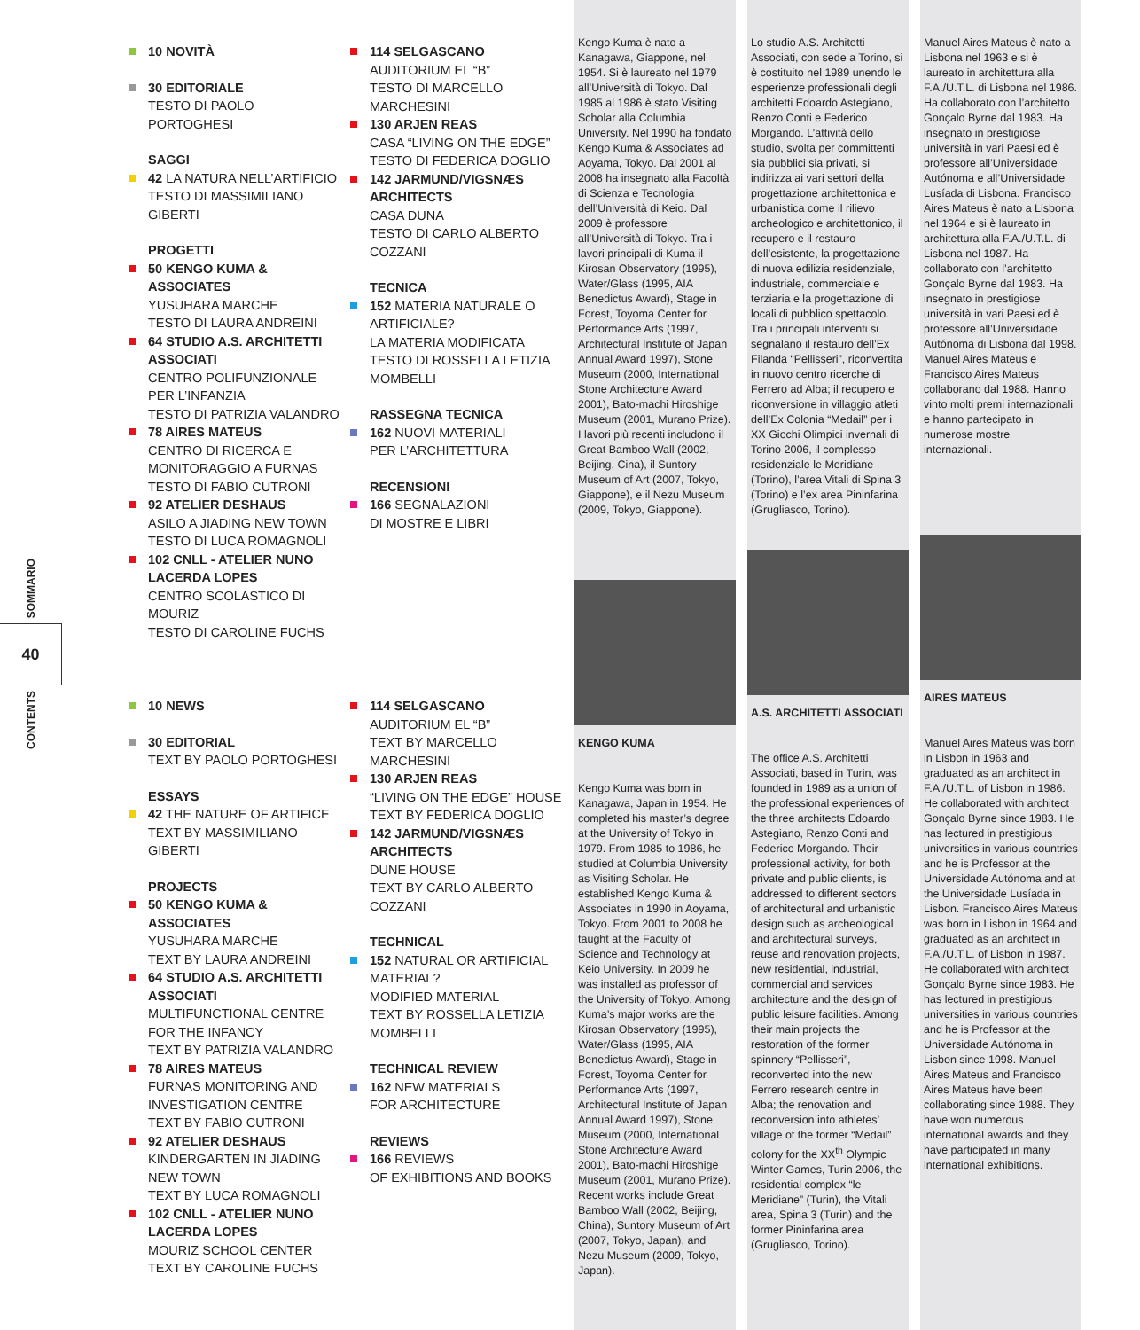SOMMARIO
40
CONTENTS
10 NOVITÀ
30 EDITORIALE
TESTO DI PAOLO PORTOGHESI
SAGGI
42 LA NATURA NELL’ARTIFICIO
TESTO DI MASSIMILIANO GIBERTI
PROGETTI
50 KENGO KUMA & ASSOCIATES
YUSUHARA MARCHE
TESTO DI LAURA ANDREINI
64 STUDIO A.S. ARCHITETTI ASSOCIATI
CENTRO POLIFUNZIONALE PER L’INFANZIA
TESTO DI PATRIZIA VALANDRO
78 AIRES MATEUS
CENTRO DI RICERCA E MONITORAGGIO A FURNAS
TESTO DI FABIO CUTRONI
92 ATELIER DESHAUS
ASILO A JIADING NEW TOWN
TESTO DI LUCA ROMAGNOLI
102 CNLL - ATELIER NUNO LACERDA LOPES
CENTRO SCOLASTICO DI MOURIZ
TESTO DI CAROLINE FUCHS
114 SELGASCANO
AUDITORIUM EL “B”
TESTO DI MARCELLO MARCHESINI
130 ARJEN REAS
CASA “LIVING ON THE EDGE”
TESTO DI FEDERICA DOGLIO
142 JARMUND/VIGSNÆS ARCHITECTS
CASA DUNA
TESTO DI CARLO ALBERTO COZZANI
TECNICA
152 MATERIA NATURALE O ARTIFICIALE?
LA MATERIA MODIFICATA
TESTO DI ROSSELLA LETIZIA MOMBELLI
RASSEGNA TECNICA
162 NUOVI MATERIALI
PER L’ARCHITETTURA
RECENSIONI
166 SEGNALAZIONI
DI MOSTRE E LIBRI
10 NEWS
30 EDITORIAL
TEXT BY PAOLO PORTOGHESI
ESSAYS
42 THE NATURE OF ARTIFICE
TEXT BY MASSIMILIANO GIBERTI
PROJECTS
50 KENGO KUMA & ASSOCIATES
YUSUHARA MARCHE
TEXT BY LAURA ANDREINI
64 STUDIO A.S. ARCHITETTI ASSOCIATI
MULTIFUNCTIONAL CENTRE FOR THE INFANCY
TEXT BY PATRIZIA VALANDRO
78 AIRES MATEUS
FURNAS MONITORING AND INVESTIGATION CENTRE
TEXT BY FABIO CUTRONI
92 ATELIER DESHAUS
KINDERGARTEN IN JIADING NEW TOWN
TEXT BY LUCA ROMAGNOLI
102 CNLL - ATELIER NUNO LACERDA LOPES
MOURIZ SCHOOL CENTER
TEXT BY CAROLINE FUCHS
114 SELGASCANO
AUDITORIUM EL “B”
TEXT BY MARCELLO MARCHESINI
130 ARJEN REAS
“LIVING ON THE EDGE” HOUSE
TEXT BY FEDERICA DOGLIO
142 JARMUND/VIGSNÆS ARCHITECTS
DUNE HOUSE
TEXT BY CARLO ALBERTO COZZANI
TECHNICAL
152 NATURAL OR ARTIFICIAL MATERIAL?
MODIFIED MATERIAL
TEXT BY ROSSELLA LETIZIA MOMBELLI
TECHNICAL REVIEW
162 NEW MATERIALS
FOR ARCHITECTURE
REVIEWS
166 REVIEWS
OF EXHIBITIONS AND BOOKS
Kengo Kuma è nato a Kanagawa, Giappone, nel 1954. Si è laureato nel 1979 all’Università di Tokyo. Dal 1985 al 1986 è stato Visiting Scholar alla Columbia University. Nel 1990 ha fondato Kengo Kuma & Associates ad Aoyama, Tokyo. Dal 2001 al 2008 ha insegnato alla Facoltà di Scienza e Tecnologia dell’Università di Keio. Dal 2009 è professore all’Università di Tokyo. Tra i lavori principali di Kuma il Kirosan Observatory (1995), Water/Glass (1995, AIA Benedictus Award), Stage in Forest, Toyoma Center for Performance Arts (1997, Architectural Institute of Japan Annual Award 1997), Stone Museum (2000, International Stone Architecture Award 2001), Bato-machi Hiroshige Museum (2001, Murano Prize). I lavori più recenti includono il Great Bamboo Wall (2002, Beijing, Cina), il Suntory Museum of Art (2007, Tokyo, Giappone), e il Nezu Museum (2009, Tokyo, Giappone).
KENGO KUMA
Kengo Kuma was born in Kanagawa, Japan in 1954. He completed his master’s degree at the University of Tokyo in 1979. From 1985 to 1986, he studied at Columbia University as Visiting Scholar. He established Kengo Kuma & Associates in 1990 in Aoyama, Tokyo. From 2001 to 2008 he taught at the Faculty of Science and Technology at Keio University. In 2009 he was installed as professor of the University of Tokyo. Among Kuma’s major works are the Kirosan Observatory (1995), Water/Glass (1995, AIA Benedictus Award), Stage in Forest, Toyoma Center for Performance Arts (1997, Architectural Institute of Japan Annual Award 1997), Stone Museum (2000, International Stone Architecture Award 2001), Bato-machi Hiroshige Museum (2001, Murano Prize). Recent works include Great Bamboo Wall (2002, Beijing, China), Suntory Museum of Art (2007, Tokyo, Japan), and Nezu Museum (2009, Tokyo, Japan).
Lo studio A.S. Architetti Associati, con sede a Torino, si è costituito nel 1989 unendo le esperienze professionali degli architetti Edoardo Astegiano, Renzo Conti e Federico Morgando. L’attività dello studio, svolta per committenti sia pubblici sia privati, si indirizza ai vari settori della progettazione architettonica e urbanistica come il rilievo archeologico e architettonico, il recupero e il restauro dell’esistente, la progettazione di nuova edilizia residenziale, industriale, commerciale e terziaria e la progettazione di locali di pubblico spettacolo. Tra i principali interventi si segnalano il restauro dell’Ex Filanda “Pellisseri”, riconvertita in nuovo centro ricerche di Ferrero ad Alba; il recupero e riconversione in villaggio atleti dell’Ex Colonia “Medail” per i XX Giochi Olimpici invernali di Torino 2006, il complesso residenziale le Meridiane (Torino), l’area Vitali di Spina 3 (Torino) e l’ex area Pininfarina (Grugliasco, Torino).
A.S. ARCHITETTI ASSOCIATI
The office A.S. Architetti Associati, based in Turin, was founded in 1989 as a union of the professional experiences of the three architects Edoardo Astegiano, Renzo Conti and Federico Morgando. Their professional activity, for both private and public clients, is addressed to different sectors of architectural and urbanistic design such as archeological and architectural surveys, reuse and renovation projects, new residential, industrial, commercial and services architecture and the design of public leisure facilities. Among their main projects the restoration of the former spinnery “Pellisseri”, reconverted into the new Ferrero research centre in Alba; the renovation and reconversion into athletes’ village of the former “Medail” colony for the XX<sup>th</sup> Olympic Winter Games, Turin 2006, the residential complex “le Meridiane” (Turin), the Vitali area, Spina 3 (Turin) and the former Pininfarina area (Grugliasco, Torino).
Manuel Aires Mateus è nato a Lisbona nel 1963 e si è laureato in architettura alla F.A./U.T.L. di Lisbona nel 1986. Ha collaborato con l’architetto Gonçalo Byrne dal 1983. Ha insegnato in prestigiose università in vari Paesi ed è professore all’Universidade Autónoma e all’Universidade Lusíada di Lisbona. Francisco Aires Mateus è nato a Lisbona nel 1964 e si è laureato in architettura alla F.A./U.T.L. di Lisbona nel 1987. Ha collaborato con l’architetto Gonçalo Byrne dal 1983. Ha insegnato in prestigiose università in vari Paesi ed è professore all’Universidade Autónoma di Lisbona dal 1998. Manuel Aires Mateus e Francisco Aires Mateus collaborano dal 1988. Hanno vinto molti premi internazionali e hanno partecipato in numerose mostre internazionali.
AIRES MATEUS
Manuel Aires Mateus was born in Lisbon in 1963 and graduated as an architect in F.A./U.T.L. of Lisbon in 1986. He collaborated with architect Gonçalo Byrne since 1983. He has lectured in prestigious universities in various countries and he is Professor at the Universidade Autónoma and at the Universidade Lusíada in Lisbon. Francisco Aires Mateus was born in Lisbon in 1964 and graduated as an architect in F.A./U.T.L. of Lisbon in 1987. He collaborated with architect Gonçalo Byrne since 1983. He has lectured in prestigious universities in various countries and he is Professor at the Universidade Autónoma in Lisbon since 1998. Manuel Aires Mateus and Francisco Aires Mateus have been collaborating since 1988. They have won numerous international awards and they have participated in many international exhibitions.